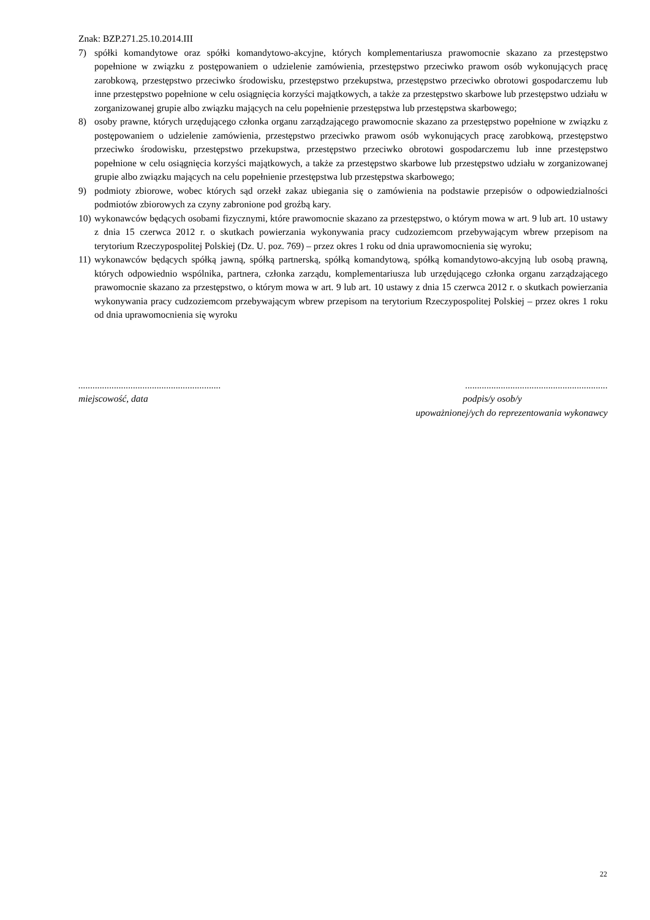Znak: BZP.271.25.10.2014.III
7) spółki komandytowe oraz spółki komandytowo-akcyjne, których komplementariusza prawomocnie skazano za przestępstwo popełnione w związku z postępowaniem o udzielenie zamówienia, przestępstwo przeciwko prawom osób wykonujących pracę zarobkową, przestępstwo przeciwko środowisku, przestępstwo przekupstwa, przestępstwo przeciwko obrotowi gospodarczemu lub inne przestępstwo popełnione w celu osiągnięcia korzyści majątkowych, a także za przestępstwo skarbowe lub przestępstwo udziału w zorganizowanej grupie albo związku mających na celu popełnienie przestępstwa lub przestępstwa skarbowego;
8) osoby prawne, których urzędującego członka organu zarządzającego prawomocnie skazano za przestępstwo popełnione w związku z postępowaniem o udzielenie zamówienia, przestępstwo przeciwko prawom osób wykonujących pracę zarobkową, przestępstwo przeciwko środowisku, przestępstwo przekupstwa, przestępstwo przeciwko obrotowi gospodarczemu lub inne przestępstwo popełnione w celu osiągnięcia korzyści majątkowych, a także za przestępstwo skarbowe lub przestępstwo udziału w zorganizowanej grupie albo związku mających na celu popełnienie przestępstwa lub przestępstwa skarbowego;
9) podmioty zbiorowe, wobec których sąd orzekł zakaz ubiegania się o zamówienia na podstawie przepisów o odpowiedzialności podmiotów zbiorowych za czyny zabronione pod groźbą kary.
10) wykonawców będących osobami fizycznymi, które prawomocnie skazano za przestępstwo, o którym mowa w art. 9 lub art. 10 ustawy z dnia 15 czerwca 2012 r. o skutkach powierzania wykonywania pracy cudzoziemcom przebywającym wbrew przepisom na terytorium Rzeczypospolitej Polskiej (Dz. U. poz. 769) – przez okres 1 roku od dnia uprawomocnienia się wyroku;
11) wykonawców będących spółką jawną, spółką partnerską, spółką komandytową, spółką komandytowo-akcyjną lub osobą prawną, których odpowiednio wspólnika, partnera, członka zarządu, komplementariusza lub urzędującego członka organu zarządzającego prawomocnie skazano za przestępstwo, o którym mowa w art. 9 lub art. 10 ustawy z dnia 15 czerwca 2012 r. o skutkach powierzania wykonywania pracy cudzoziemcom przebywającym wbrew przepisom na terytorium Rzeczypospolitej Polskiej – przez okres 1 roku od dnia uprawomocnienia się wyroku
............................................................
miejscowość, data
............................................................
podpis/y osob/y
upoważnionej/ych do reprezentowania wykonawcy
22